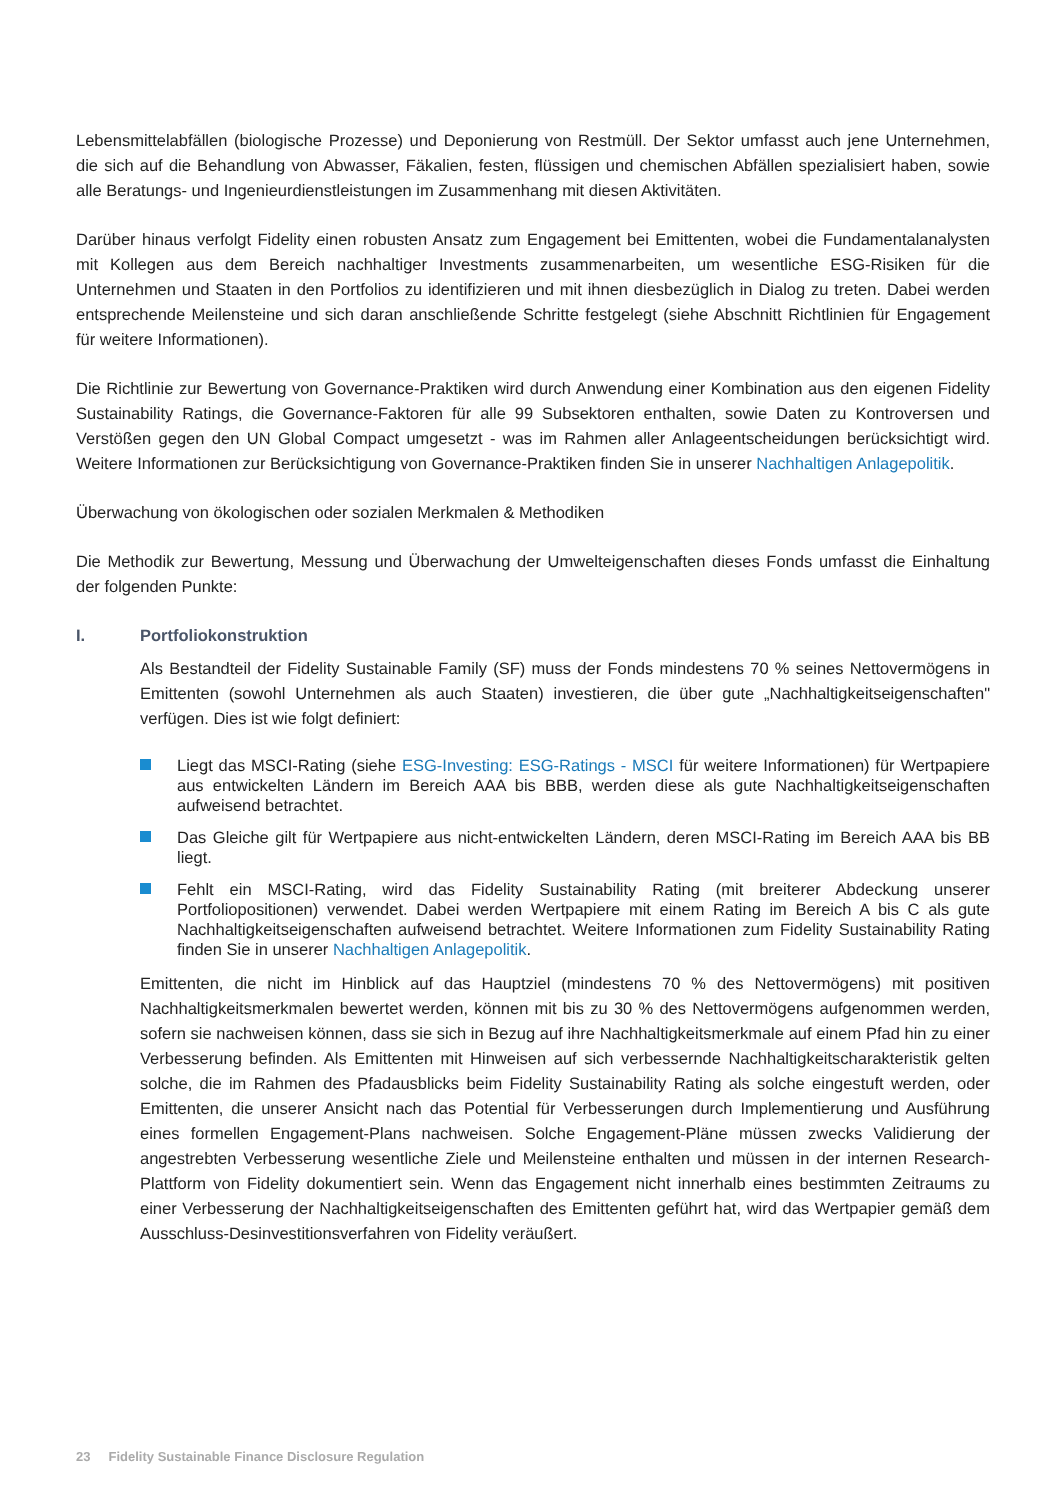Lebensmittelabfällen (biologische Prozesse) und Deponierung von Restmüll. Der Sektor umfasst auch jene Unternehmen, die sich auf die Behandlung von Abwasser, Fäkalien, festen, flüssigen und chemischen Abfällen spezialisiert haben, sowie alle Beratungs- und Ingenieurdienstleistungen im Zusammenhang mit diesen Aktivitäten.
Darüber hinaus verfolgt Fidelity einen robusten Ansatz zum Engagement bei Emittenten, wobei die Fundamentalanalysten mit Kollegen aus dem Bereich nachhaltiger Investments zusammenarbeiten, um wesentliche ESG-Risiken für die Unternehmen und Staaten in den Portfolios zu identifizieren und mit ihnen diesbezüglich in Dialog zu treten. Dabei werden entsprechende Meilensteine und sich daran anschließende Schritte festgelegt (siehe Abschnitt Richtlinien für Engagement für weitere Informationen).
Die Richtlinie zur Bewertung von Governance-Praktiken wird durch Anwendung einer Kombination aus den eigenen Fidelity Sustainability Ratings, die Governance-Faktoren für alle 99 Subsektoren enthalten, sowie Daten zu Kontroversen und Verstößen gegen den UN Global Compact umgesetzt - was im Rahmen aller Anlageentscheidungen berücksichtigt wird. Weitere Informationen zur Berücksichtigung von Governance-Praktiken finden Sie in unserer Nachhaltigen Anlagepolitik.
Überwachung von ökologischen oder sozialen Merkmalen & Methodiken
Die Methodik zur Bewertung, Messung und Überwachung der Umwelteigenschaften dieses Fonds umfasst die Einhaltung der folgenden Punkte:
I. Portfoliokonstruktion
Als Bestandteil der Fidelity Sustainable Family (SF) muss der Fonds mindestens 70 % seines Nettovermögens in Emittenten (sowohl Unternehmen als auch Staaten) investieren, die über gute „Nachhaltigkeitseigenschaften" verfügen. Dies ist wie folgt definiert:
Liegt das MSCI-Rating (siehe ESG-Investing: ESG-Ratings - MSCI für weitere Informationen) für Wertpapiere aus entwickelten Ländern im Bereich AAA bis BBB, werden diese als gute Nachhaltigkeitseigenschaften aufweisend betrachtet.
Das Gleiche gilt für Wertpapiere aus nicht-entwickelten Ländern, deren MSCI-Rating im Bereich AAA bis BB liegt.
Fehlt ein MSCI-Rating, wird das Fidelity Sustainability Rating (mit breiterer Abdeckung unserer Portfoliopositionen) verwendet. Dabei werden Wertpapiere mit einem Rating im Bereich A bis C als gute Nachhaltigkeitseigenschaften aufweisend betrachtet. Weitere Informationen zum Fidelity Sustainability Rating finden Sie in unserer Nachhaltigen Anlagepolitik.
Emittenten, die nicht im Hinblick auf das Hauptziel (mindestens 70 % des Nettovermögens) mit positiven Nachhaltigkeitsmerkmalen bewertet werden, können mit bis zu 30 % des Nettovermögens aufgenommen werden, sofern sie nachweisen können, dass sie sich in Bezug auf ihre Nachhaltigkeitsmerkmale auf einem Pfad hin zu einer Verbesserung befinden. Als Emittenten mit Hinweisen auf sich verbessernde Nachhaltigkeitscharakteristik gelten solche, die im Rahmen des Pfadausblicks beim Fidelity Sustainability Rating als solche eingestuft werden, oder Emittenten, die unserer Ansicht nach das Potential für Verbesserungen durch Implementierung und Ausführung eines formellen Engagement-Plans nachweisen. Solche Engagement-Pläne müssen zwecks Validierung der angestrebten Verbesserung wesentliche Ziele und Meilensteine enthalten und müssen in der internen Research-Plattform von Fidelity dokumentiert sein. Wenn das Engagement nicht innerhalb eines bestimmten Zeitraums zu einer Verbesserung der Nachhaltigkeitseigenschaften des Emittenten geführt hat, wird das Wertpapier gemäß dem Ausschluss-Desinvestitionsverfahren von Fidelity veräußert.
23 Fidelity Sustainable Finance Disclosure Regulation